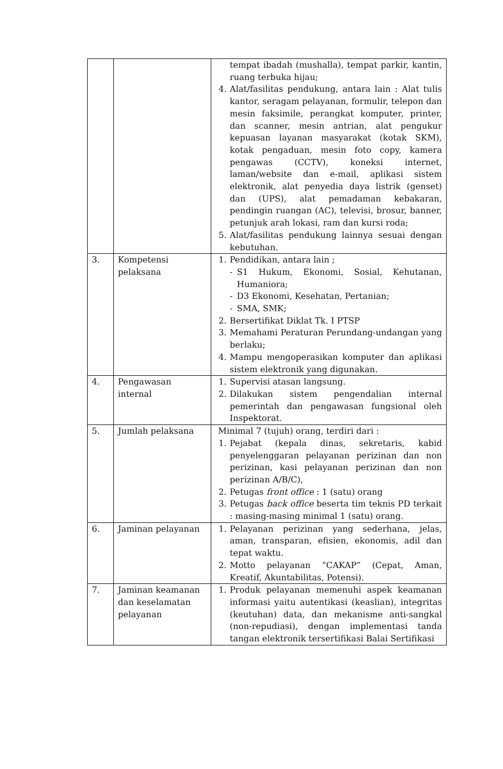| | | tempat ibadah (mushalla), tempat parkir, kantin, ruang terbuka hijau; 4. Alat/fasilitas pendukung, antara lain : Alat tulis kantor, seragam pelayanan, formulir, telepon dan mesin faksimile, perangkat komputer, printer, dan scanner, mesin antrian, alat pengukur kepuasan layanan masyarakat (kotak SKM), kotak pengaduan, mesin foto copy, kamera pengawas (CCTV), koneksi internet, laman/website dan e-mail, aplikasi sistem elektronik, alat penyedia daya listrik (genset) dan (UPS), alat pemadaman kebakaran, pendingin ruangan (AC), televisi, brosur, banner, petunjuk arah lokasi, ram dan kursi roda; 5. Alat/fasilitas pendukung lainnya sesuai dengan kebutuhan. |
| 3. | Kompetensi pelaksana | 1. Pendidikan, antara lain ; - S1 Hukum, Ekonomi, Sosial, Kehutanan, Humaniora; - D3 Ekonomi, Kesehatan, Pertanian; - SMA, SMK; 2. Bersertifikat Diklat Tk. I PTSP 3. Memahami Peraturan Perundang-undangan yang berlaku; 4. Mampu mengoperasikan komputer dan aplikasi sistem elektronik yang digunakan. |
| 4. | Pengawasan internal | 1. Supervisi atasan langsung. 2. Dilakukan sistem pengendalian internal pemerintah dan pengawasan fungsional oleh Inspektorat. |
| 5. | Jumlah pelaksana | Minimal 7 (tujuh) orang, terdiri dari : 1. Pejabat (kepala dinas, sekretaris, kabid penyelenggaran pelayanan perizinan dan non perizinan, kasi pelayanan perizinan dan non perizinan A/B/C), 2. Petugas front office : 1 (satu) orang 3. Petugas back office beserta tim teknis PD terkait : masing-masing minimal 1 (satu) orang. |
| 6. | Jaminan pelayanan | 1. Pelayanan perizinan yang sederhana, jelas, aman, transparan, efisien, ekonomis, adil dan tepat waktu. 2. Motto pelayanan “CAKAP” (Cepat, Aman, Kreatif, Akuntabilitas, Potensi). |
| 7. | Jaminan keamanan dan keselamatan pelayanan | 1. Produk pelayanan memenuhi aspek keamanan informasi yaitu autentikasi (keaslian), integritas (keutuhan) data, dan mekanisme anti-sangkal (non-repudiasi), dengan implementasi tanda tangan elektronik tersertifikasi Balai Sertifikasi |